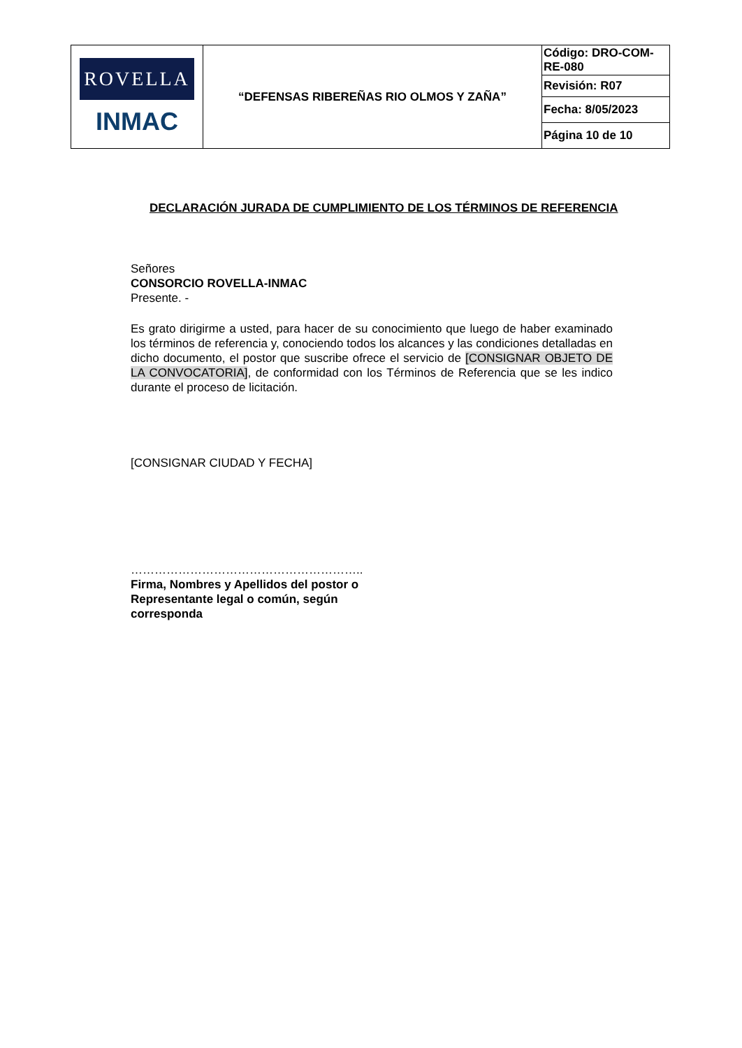| ROVELLA INMAC | “DEFENSAS RIBEREÑAS RIO OLMOS Y ZAÑA” | Código: DRO-COM-RE-080 |
| | | Revisión: R07 |
| | | Fecha: 8/05/2023 |
| | | Página 10 de 10 |
DECLARACIÓN JURADA DE CUMPLIMIENTO DE LOS TÉRMINOS DE REFERENCIA
Señores
CONSORCIO ROVELLA-INMAC
Presente. -
Es grato dirigirme a usted, para hacer de su conocimiento que luego de haber examinado los términos de referencia y, conociendo todos los alcances y las condiciones detalladas en dicho documento, el postor que suscribe ofrece el servicio de [CONSIGNAR OBJETO DE LA CONVOCATORIA], de conformidad con los Términos de Referencia que se les indico durante el proceso de licitación.
[CONSIGNAR CIUDAD Y FECHA]
…………………………………………………..
Firma, Nombres y Apellidos del postor o
Representante legal o común, según
corresponda